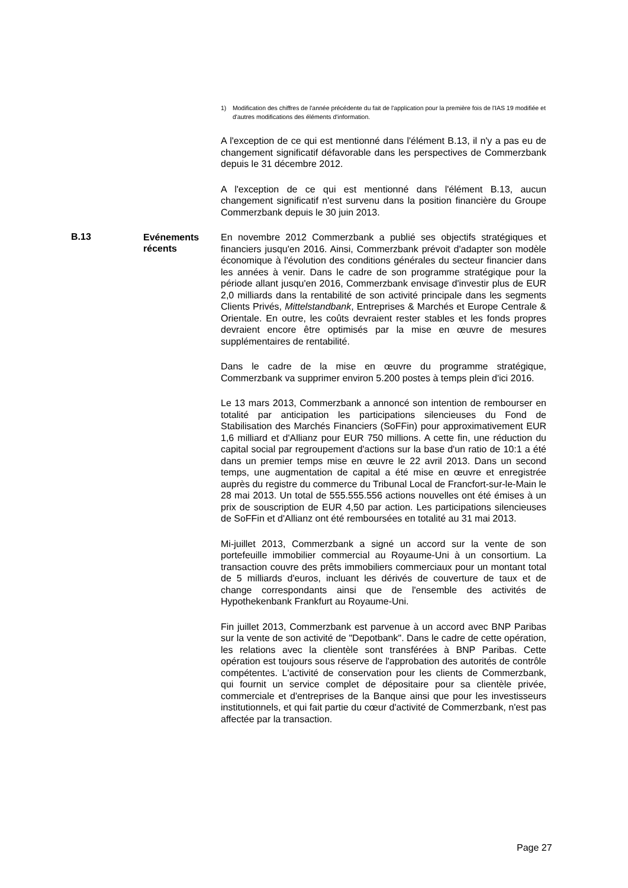1) Modification des chiffres de l'année précédente du fait de l'application pour la première fois de l'IAS 19 modifiée et d'autres modifications des éléments d'information.
A l'exception de ce qui est mentionné dans l'élément B.13, il n'y a pas eu de changement significatif défavorable dans les perspectives de Commerzbank depuis le 31 décembre 2012.
A l'exception de ce qui est mentionné dans l'élément B.13, aucun changement significatif n'est survenu dans la position financière du Groupe Commerzbank depuis le 30 juin 2013.
B.13
Evénements récents
En novembre 2012 Commerzbank a publié ses objectifs stratégiques et financiers jusqu'en 2016. Ainsi, Commerzbank prévoit d'adapter son modèle économique à l'évolution des conditions générales du secteur financier dans les années à venir. Dans le cadre de son programme stratégique pour la période allant jusqu'en 2016, Commerzbank envisage d'investir plus de EUR 2,0 milliards dans la rentabilité de son activité principale dans les segments Clients Privés, Mittelstandbank, Entreprises & Marchés et Europe Centrale & Orientale. En outre, les coûts devraient rester stables et les fonds propres devraient encore être optimisés par la mise en œuvre de mesures supplémentaires de rentabilité.
Dans le cadre de la mise en œuvre du programme stratégique, Commerzbank va supprimer environ 5.200 postes à temps plein d'ici 2016.
Le 13 mars 2013, Commerzbank a annoncé son intention de rembourser en totalité par anticipation les participations silencieuses du Fond de Stabilisation des Marchés Financiers (SoFFin) pour approximativement EUR 1,6 milliard et d'Allianz pour EUR 750 millions. A cette fin, une réduction du capital social par regroupement d'actions sur la base d'un ratio de 10:1 a été dans un premier temps mise en œuvre le 22 avril 2013. Dans un second temps, une augmentation de capital a été mise en œuvre et enregistrée auprès du registre du commerce du Tribunal Local de Francfort-sur-le-Main le 28 mai 2013. Un total de 555.555.556 actions nouvelles ont été émises à un prix de souscription de EUR 4,50 par action. Les participations silencieuses de SoFFin et d'Allianz ont été remboursées en totalité au 31 mai 2013.
Mi-juillet 2013, Commerzbank a signé un accord sur la vente de son portefeuille immobilier commercial au Royaume-Uni à un consortium. La transaction couvre des prêts immobiliers commerciaux pour un montant total de 5 milliards d'euros, incluant les dérivés de couverture de taux et de change correspondants ainsi que de l'ensemble des activités de Hypothekenbank Frankfurt au Royaume-Uni.
Fin juillet 2013, Commerzbank est parvenue à un accord avec BNP Paribas sur la vente de son activité de "Depotbank". Dans le cadre de cette opération, les relations avec la clientèle sont transférées à BNP Paribas. Cette opération est toujours sous réserve de l'approbation des autorités de contrôle compétentes. L'activité de conservation pour les clients de Commerzbank, qui fournit un service complet de dépositaire pour sa clientèle privée, commerciale et d'entreprises de la Banque ainsi que pour les investisseurs institutionnels, et qui fait partie du cœur d'activité de Commerzbank, n'est pas affectée par la transaction.
Page 27